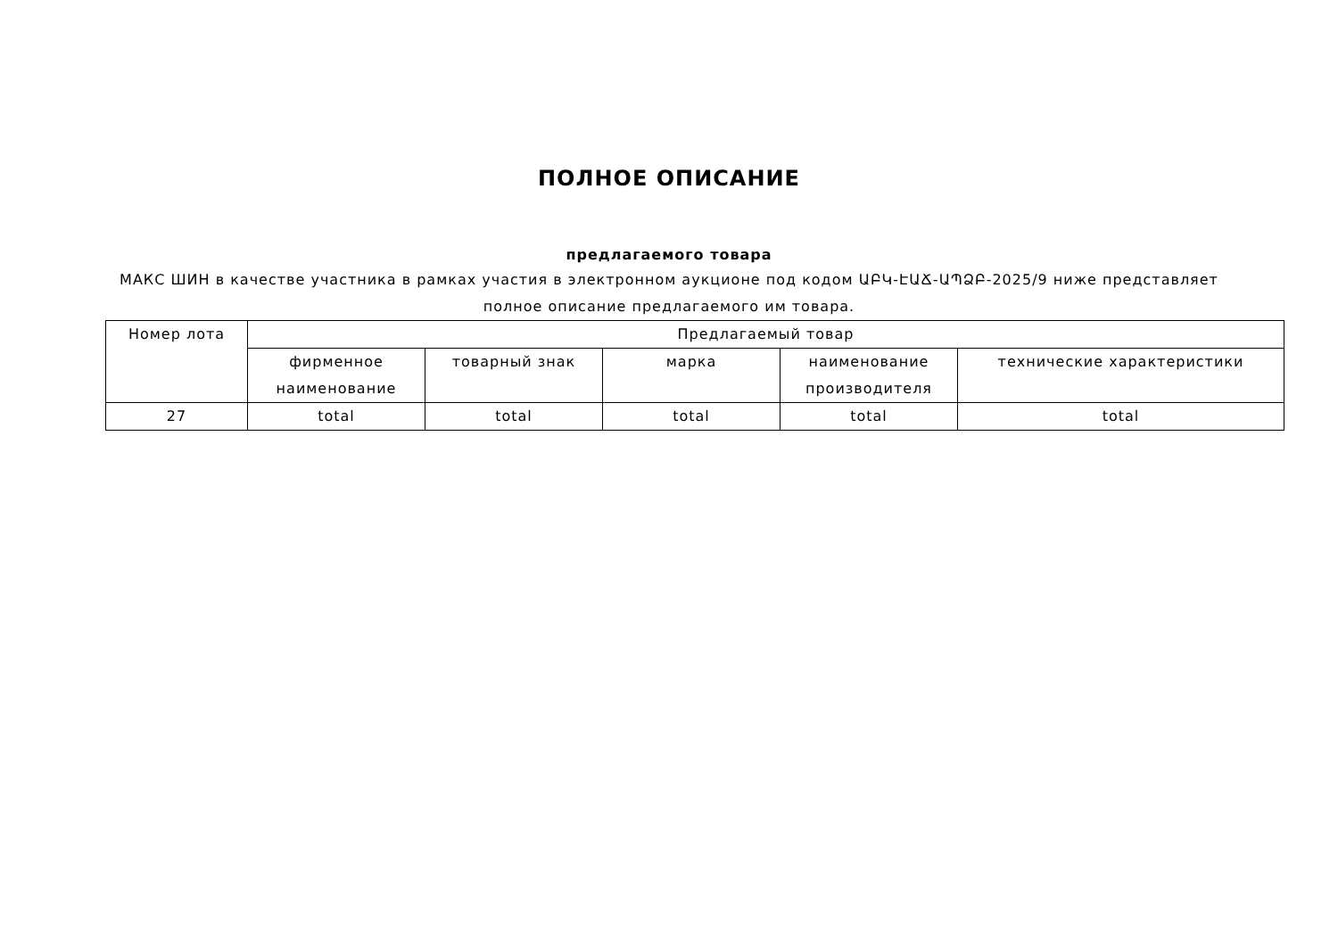ПОЛНОЕ ОПИСАНИЕ
предлагаемого товара
МАКС ШИН в качестве участника в рамках участия в электронном аукционе под кодом ԱԲԿ-ԷԱՃ-ԱՊՁԲ-2025/9 ниже представляет полное описание предлагаемого им товара.
| Номер лота | Предлагаемый товар | | | | |
| --- | --- | --- | --- | --- | --- |
| | фирменное наименование | товарный знак | марка | наименование производителя | технические характеристики |
| 27 | total | total | total | total | total |